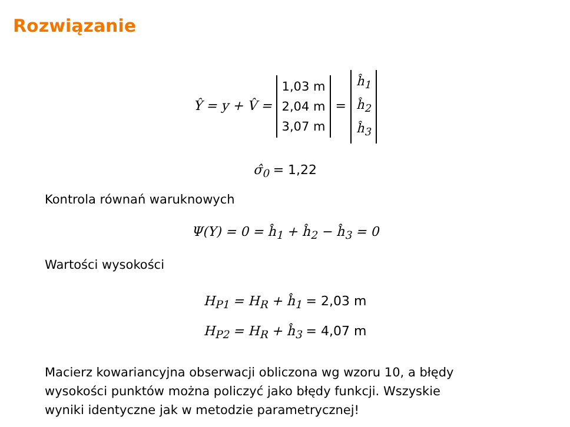Rozwiązanie
Ŷ = y + V̂ = 1,03 m
2,04 m
3,07 m = ĥ<sub>1</sub>
ĥ<sub>2</sub>
ĥ<sub>3</sub>
σ̂<sub>0</sub> = 1,22
Kontrola równań waruknowych
Ψ(Y) = 0 = ĥ<sub>1</sub> + ĥ<sub>2</sub> − ĥ<sub>3</sub> = 0
Wartości wysokości
H<sub>P1</sub> = H<sub>R</sub> + ĥ<sub>1</sub> = 2,03 m
H<sub>P2</sub> = H<sub>R</sub> + ĥ<sub>3</sub> = 4,07 m
Macierz kowariancyjna obserwacji obliczona wg wzoru 10, a błędy
wysokości punktów można policzyć jako błędy funkcji. Wszyskie
wyniki identyczne jak w metodzie parametrycznej!